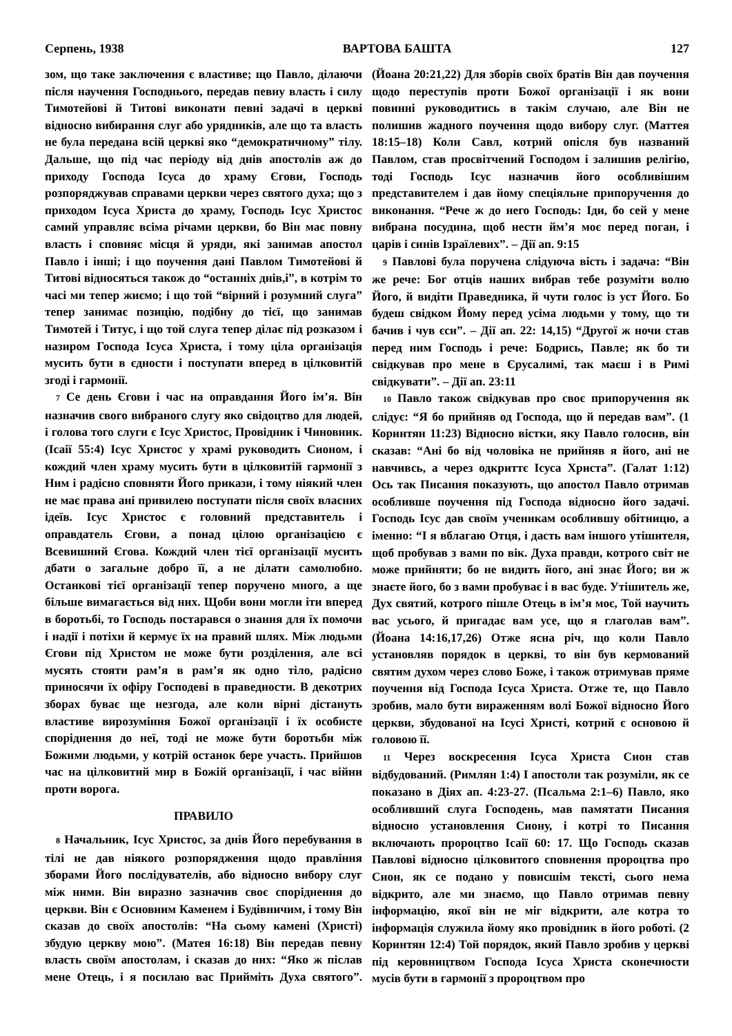Серпень, 1938 ВАРТОВА БАШТА 127
зом, що таке заключення є властиве; що Павло, ділаючи після научення Господнього, передав певну власть і силу Тимотейові й Титові виконати певні задачі в церкві відносно вибирання слуг або урядників, але що та власть не була передана всій церкві яко “демократичному” тілу. Дальше, що під час періоду від днів апостолів аж до приходу Господа Ісуса до храму Єгови, Господь розпоряджував справами церкви через святого духа; що з приходом Ісуса Христа до храму, Господь Ісус Христос самий управляє всіма річами церкви, бо Він має повну власть і сповняє місця й уряди, які занимав апостол Павло і інші; і що поучення дані Павлом Тимотейові й Титові відносяться також до “останніх днів,і”, в котрім то часі ми тепер жиємо; і що той “вірний і розумний слуга” тепер занимає позицію, подібну до тієї, що занимав Тимотей і Титус, і що той слуга тепер ділає під розказом і назиром Господа Ісуса Христа, і тому ціла організація мусить бути в єдности і поступати вперед в цілковитій згоді і гармонії.
7 Се день Єгови і час на оправдання Його ім’я. Він назначив свого вибраного слугу яко свідоцтво для людей, і голова того слуги є Ісус Христос, Провідник і Чиновник. (Ісаії 55:4) Ісус Христос у храмі руководить Сионом, і кождий член храму мусить бути в цілковитій гармонії з Ним і радісно сповняти Його прикази, і тому ніякий член не має права ані привилею поступати після своїх власних ідеїв. Ісус Христос є головний представитель і оправдатель Єгови, а понад цілою організацією є Всевишний Єгова. Кождий член тієї організації мусить дбати о загальне добро її, а не ділати самолюбно. Останкові тієї організації тепер поручено много, а ще більше вимагається від них. Щоби вони могли іти вперед в боротьбі, то Господь постарався о знання для їх помочи і надії і потіхи й кермує їх на правий шлях. Між людьми Єгови під Христом не може бути розділення, але всі мусять стояти рам’я в рам’я як одно тіло, радісно приносячи їх офіру Господеві в праведности. В декотрих зборах буває ще незгода, але коли вірні дістануть властиве вирозуміння Божої організації і їх особисте споріднення до неї, тоді не може бути боротьби між Божими людьми, у котрій останок бере участь. Прийшов час на цілковитий мир в Божій організації, і час війни проти ворога.
ПРАВИЛО
8 Начальник, Ісус Христос, за днів Його перебування в тілі не дав ніякого розпорядження щодо правління зборами Його послідувателів, або відносно вибору слуг між ними. Він виразно зазначив своє споріднення до церкви. Він є Основним Каменем і Будівничим, і тому Він сказав до своїх апостолів: “На сьому камені (Христі) збудую церкву мою”. (Матея 16:18) Він передав певну власть своїм апостолам, і сказав до них: “Яко ж післав мене Отець, і я посилаю вас Прийміть Духа святого”. (Йоана 20:21,22) Для зборів своїх братів Він дав поучення щодо переступів проти Божої організації і як вони повинні руководитись в такім случаю, але Він не полишив жадного поучення щодо вибору слуг. (Маттея 18:15–18) Коли Савл, котрий опісля був названий Павлом, став просвітчений Господом і залишив релігію, тоді Господь Ісус назначив його особливішим представителем і дав йому спеціяльне припоручення до виконання. “Рече ж до него Господь: Іди, бо сей у мене вибрана посудина, щоб нести йм’я моє перед поган, і царів і синів Ізраїлевих”. – Дії ап. 9:15
9 Павлові була поручена слідуюча вість і задача: “Він же рече: Бог отців наших вибрав тебе розуміти волю Його, й видіти Праведника, й чути голос із уст Його. Бо будеш свідком Йому перед усіма людьми у тому, що ти бачив і чув єси”. – Дії ап. 22: 14,15) “Другої ж ночи став перед ним Господь і рече: Бодрись, Павле; як бо ти свідкував про мене в Єрусалимі, так маєш і в Римі свідкувати”. – Дії ап. 23:11
10 Павло також свідкував про своє припоручення як слідує: “Я бо прийняв од Господа, що й передав вам”. (1 Коринтян 11:23) Відносно вістки, яку Павло голосив, він сказав: “Ані бо від чоловіка не прийняв я його, ані не навчивсь, а через одкриттє Ісуса Христа”. (Галат 1:12) Ось так Писання показують, що апостол Павло отримав особливше поучення під Господа відносно його задачі. Господь Ісус дав своїм ученикам особлившу обітницю, а іменно: “І я вблагаю Отця, і дасть вам іншого утішителя, щоб пробував з вами по вік. Духа правди, котрого світ не може прийняти; бо не видить його, ані знає Його; ви ж знаєте його, бо з вами пробуває і в вас буде. Утішитель же, Дух святий, котрого пішле Отець в ім’я моє, Той научить вас усього, й пригадає вам усе, що я глаголав вам”. (Йоана 14:16,17,26) Отже ясна річ, що коли Павло установляв порядок в церкві, то він був кермований святим духом через слово Боже, і також отримував пряме поучення від Господа Ісуса Христа. Отже те, що Павло зробив, мало бути вираженням волі Божої відносно Його церкви, збудованої на Ісусі Христі, котрий є основою й головою її.
11 Через воскресення Ісуса Христа Сион став відбудований. (Римлян 1:4) І апостоли так розуміли, як се показано в Діях ап. 4:23-27. (Псальма 2:1–6) Павло, яко особливший слуга Господень, мав памятати Писання відносно установлення Сиону, і котрі то Писання включають пророцтво Ісаії 60: 17. Що Господь сказав Павлові відносно цілковитого сповнення пророцтва про Сион, як се подано у повисшім тексті, сього нема відкрито, але ми знаємо, що Павло отримав певну інформацію, якої він не міг відкрити, але котра то інформація служила йому яко провідник в його роботі. (2 Коринтян 12:4) Той порядок, який Павло зробив у церкві під керовництвом Господа Ісуса Христа сконечности мусів бути в гармонії з пророцтвом про